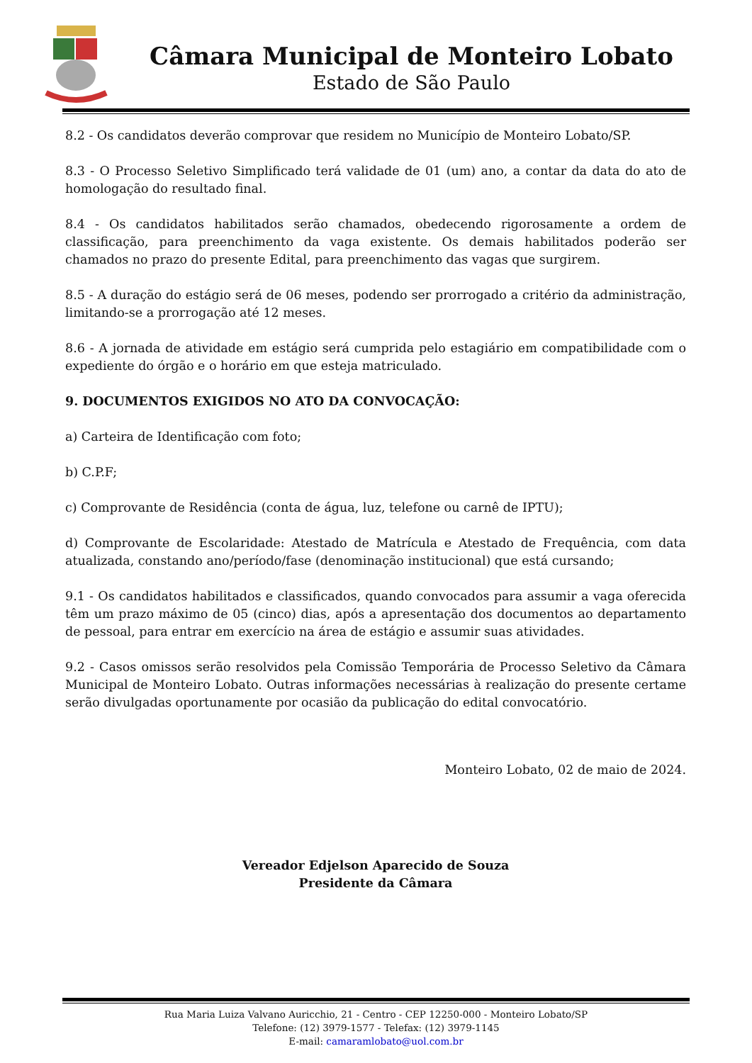Câmara Municipal de Monteiro Lobato
Estado de São Paulo
8.2 - Os candidatos deverão comprovar que residem no Município de Monteiro Lobato/SP.
8.3 - O Processo Seletivo Simplificado terá validade de 01 (um) ano, a contar da data do ato de homologação do resultado final.
8.4 - Os candidatos habilitados serão chamados, obedecendo rigorosamente a ordem de classificação, para preenchimento da vaga existente. Os demais habilitados poderão ser chamados no prazo do presente Edital, para preenchimento das vagas que surgirem.
8.5 - A duração do estágio será de 06 meses, podendo ser prorrogado a critério da administração, limitando-se a prorrogação até 12 meses.
8.6 - A jornada de atividade em estágio será cumprida pelo estagiário em compatibilidade com o expediente do órgão e o horário em que esteja matriculado.
9. DOCUMENTOS EXIGIDOS NO ATO DA CONVOCAÇÃO:
a) Carteira de Identificação com foto;
b) C.P.F;
c) Comprovante de Residência (conta de água, luz, telefone ou carnê de IPTU);
d) Comprovante de Escolaridade: Atestado de Matrícula e Atestado de Frequência, com data atualizada, constando ano/período/fase (denominação institucional) que está cursando;
9.1 - Os candidatos habilitados e classificados, quando convocados para assumir a vaga oferecida têm um prazo máximo de 05 (cinco) dias, após a apresentação dos documentos ao departamento de pessoal, para entrar em exercício na área de estágio e assumir suas atividades.
9.2 - Casos omissos serão resolvidos pela Comissão Temporária de Processo Seletivo da Câmara Municipal de Monteiro Lobato. Outras informações necessárias à realização do presente certame serão divulgadas oportunamente por ocasião da publicação do edital convocatório.
Monteiro Lobato, 02 de maio de 2024.
Vereador Edjelson Aparecido de Souza
Presidente da Câmara
Rua Maria Luiza Valvano Auricchio, 21 - Centro - CEP 12250-000 - Monteiro Lobato/SP
Telefone: (12) 3979-1577 - Telefax: (12) 3979-1145
E-mail: camaramlobato@uol.com.br